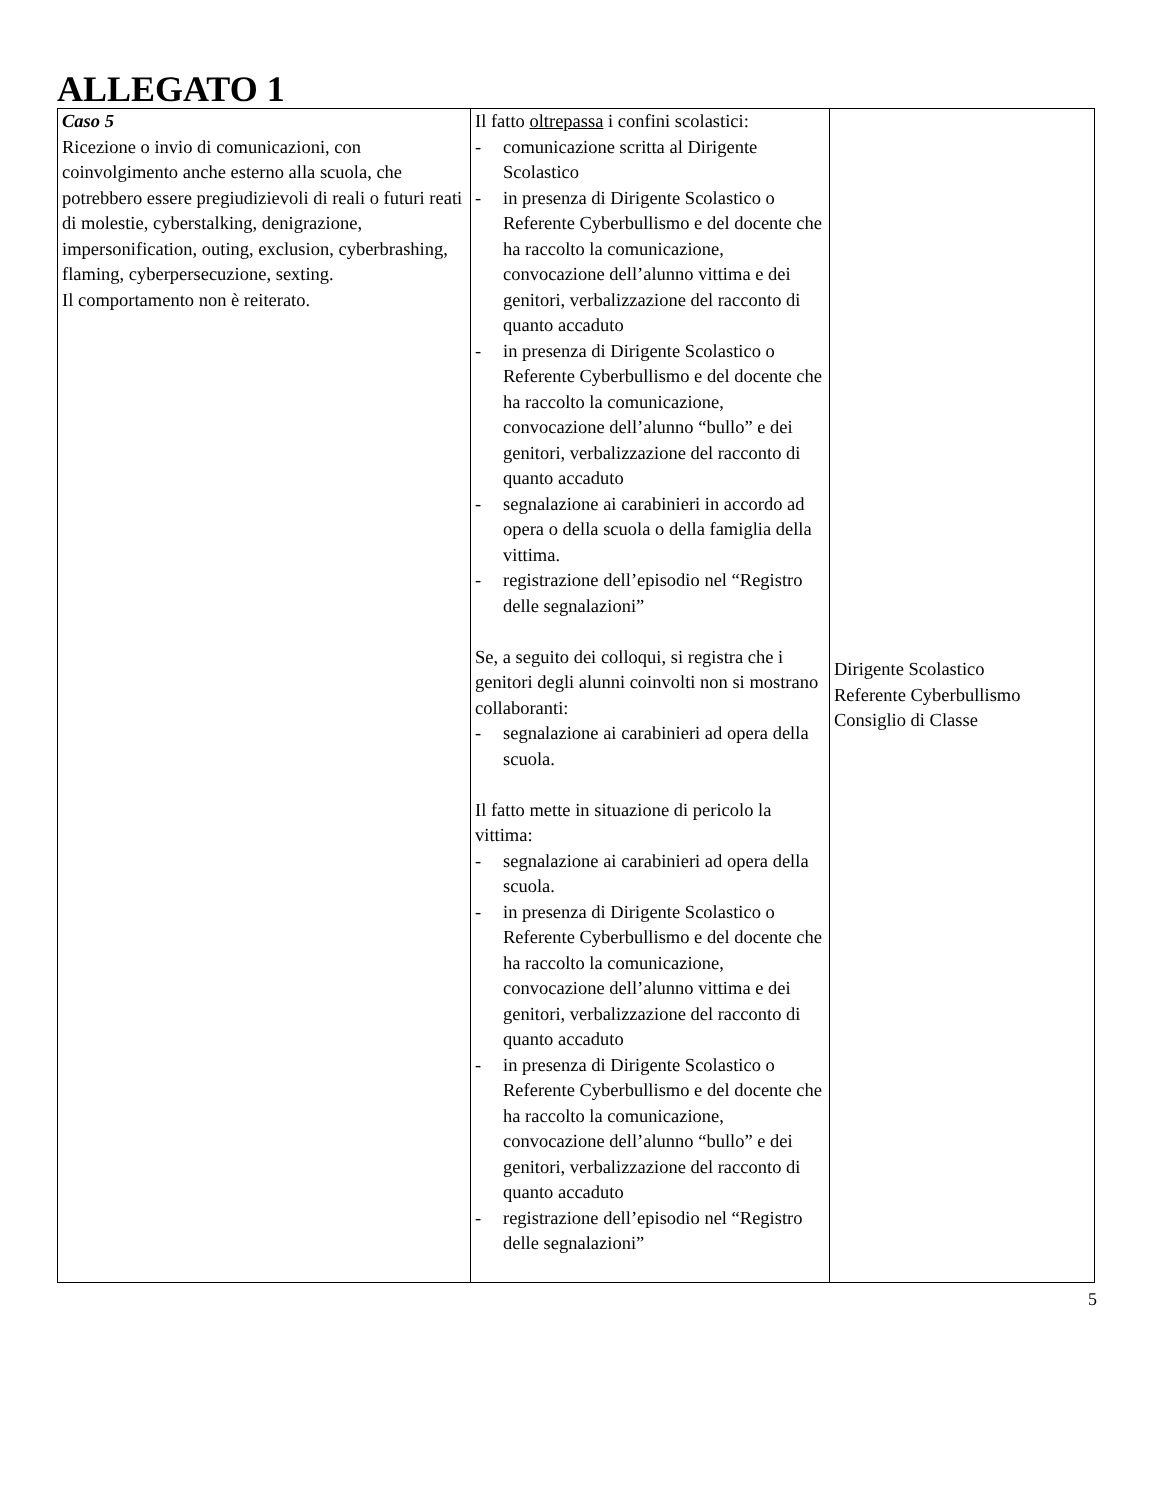ALLEGATO 1
| Caso 5 Ricezione o invio di comunicazioni, con coinvolgimento anche esterno alla scuola, che potrebbero essere pregiudizievoli di reali o futuri reati di molestie, cyberstalking, denigrazione, impersonification, outing, exclusion, cyberbrashing, flaming, cyberpersecuzione, sexting. Il comportamento non è reiterato. | Il fatto oltrepassa i confini scolastici: - comunicazione scritta al Dirigente Scolastico - in presenza di Dirigente Scolastico o Referente Cyberbullismo e del docente che ha raccolto la comunicazione, convocazione dell’alunno vittima e dei genitori, verbalizzazione del racconto di quanto accaduto - in presenza di Dirigente Scolastico o Referente Cyberbullismo e del docente che ha raccolto la comunicazione, convocazione dell’alunno “bullo” e dei genitori, verbalizzazione del racconto di quanto accaduto - segnalazione ai carabinieri in accordo ad opera o della scuola o della famiglia della vittima. - registrazione dell’episodio nel “Registro delle segnalazioni” Se, a seguito dei colloqui, si registra che i genitori degli alunni coinvolti non si mostrano collaboranti: - segnalazione ai carabinieri ad opera della scuola. Il fatto mette in situazione di pericolo la vittima: - segnalazione ai carabinieri ad opera della scuola. - in presenza di Dirigente Scolastico o Referente Cyberbullismo e del docente che ha raccolto la comunicazione, convocazione dell’alunno vittima e dei genitori, verbalizzazione del racconto di quanto accaduto - in presenza di Dirigente Scolastico o Referente Cyberbullismo e del docente che ha raccolto la comunicazione, convocazione dell’alunno “bullo” e dei genitori, verbalizzazione del racconto di quanto accaduto - registrazione dell’episodio nel “Registro delle segnalazioni” | Dirigente Scolastico Referente Cyberbullismo Consiglio di Classe |
5